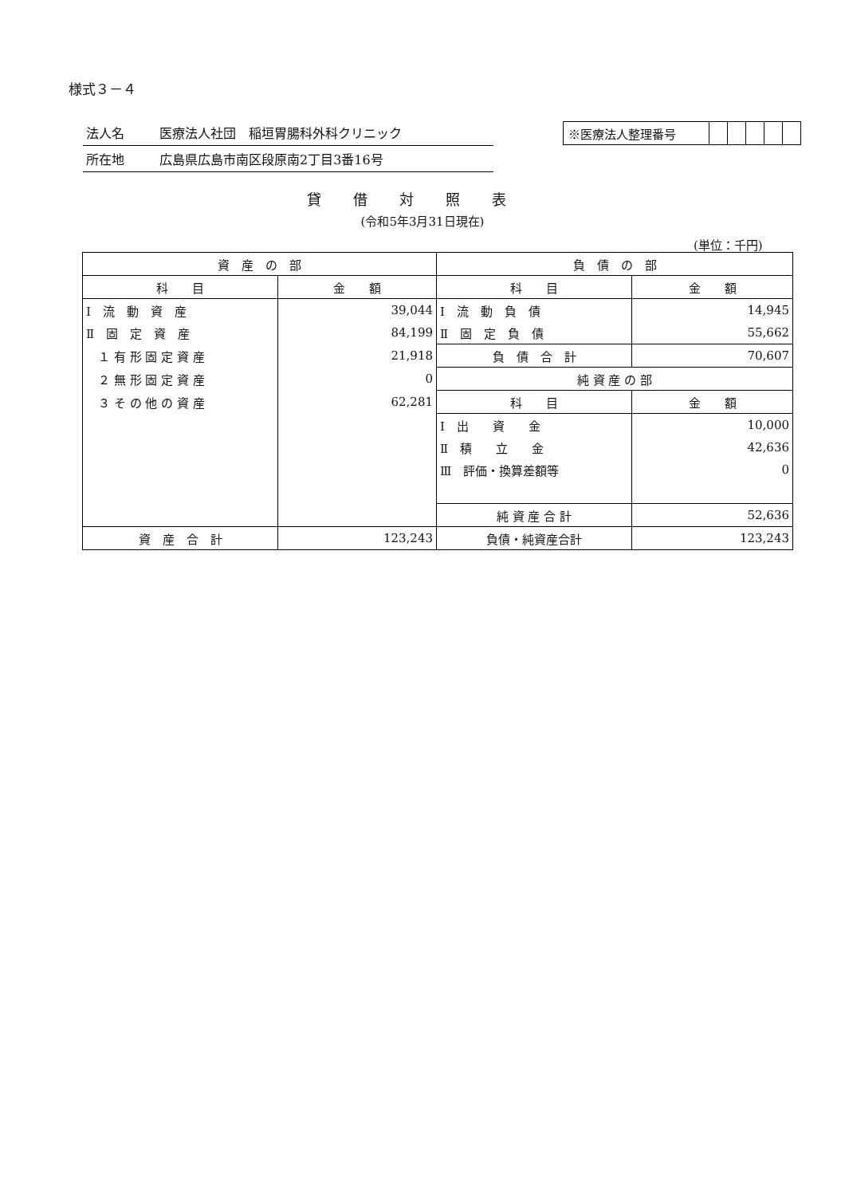様式３－４
法人名 医療法人社団　稲垣胃腸科外科クリニック
所在地 広島県広島市南区段原南2丁目3番16号
| ※医療法人整理番号 | | | | | |
貸借対照表
(令和5年3月31日現在)
(単位：千円)
| 資 産 の 部 | | 負 債 の 部 | |
| --- | --- | --- | --- |
| 科 目 | 金 額 | 科 目 | 金 額 |
| Ⅰ 流 動 資 産 | 39,044 | Ⅰ 流 動 負 債 | 14,945 |
| Ⅱ 固 定 資 産 | 84,199 | Ⅱ 固 定 負 債 | 55,662 |
| １ 有 形 固 定 資 産 | 21,918 | 負 債 合 計 | 70,607 |
| ２ 無 形 固 定 資 産 | 0 | 純 資 産 の 部 | |
| ３ そ の 他 の 資 産 | 62,281 | 科 目 | 金 額 |
| | | Ⅰ 出 資 金 | 10,000 |
| | | Ⅱ 積 立 金 | 42,636 |
| | | Ⅲ 評価・換算差額等 | 0 |
| | | 純 資 産 合 計 | 52,636 |
| 資 産 合 計 | 123,243 | 負債・純資産合計 | 123,243 |